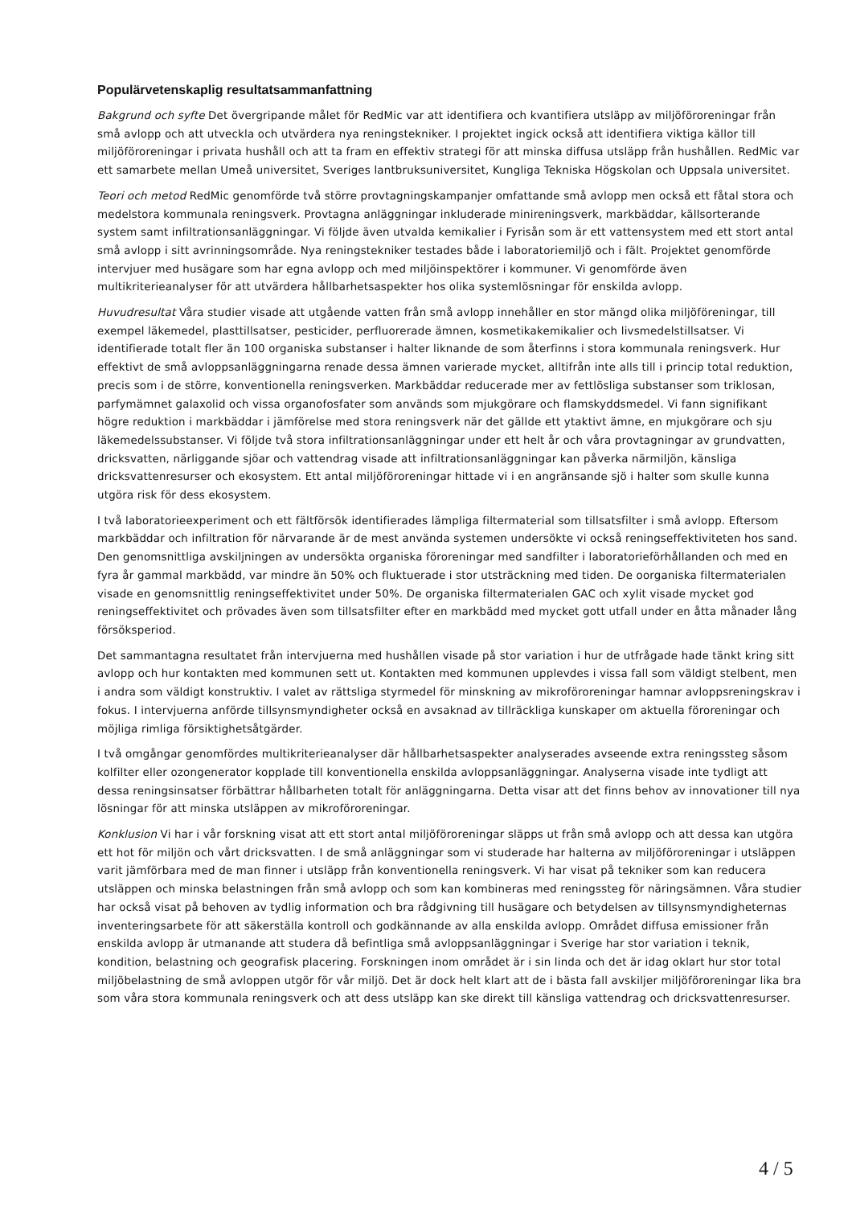Populärvetenskaplig resultatsammanfattning
Bakgrund och syfte Det övergripande målet för RedMic var att identifiera och kvantifiera utsläpp av miljöföroreningar från små avlopp och att utveckla och utvärdera nya reningstekniker. I projektet ingick också att identifiera viktiga källor till miljöföroreningar i privata hushåll och att ta fram en effektiv strategi för att minska diffusa utsläpp från hushållen. RedMic var ett samarbete mellan Umeå universitet, Sveriges lantbruksuniversitet, Kungliga Tekniska Högskolan och Uppsala universitet.
Teori och metod RedMic genomförde två större provtagningskampanjer omfattande små avlopp men också ett fåtal stora och medelstora kommunala reningsverk. Provtagna anläggningar inkluderade minireningsverk, markbäddar, källsorterande system samt infiltrationsanläggningar. Vi följde även utvalda kemikalier i Fyrisån som är ett vattensystem med ett stort antal små avlopp i sitt avrinningsområde. Nya reningstekniker testades både i laboratoriemiljö och i fält. Projektet genomförde intervjuer med husägare som har egna avlopp och med miljöinspektörer i kommuner. Vi genomförde även multikriterieanalyser för att utvärdera hållbarhetsaspekter hos olika systemlösningar för enskilda avlopp.
Huvudresultat Våra studier visade att utgående vatten från små avlopp innehåller en stor mängd olika miljöföreningar, till exempel läkemedel, plasttillsatser, pesticider, perfluorerade ämnen, kosmetikakemikalier och livsmedelstillsatser. Vi identifierade totalt fler än 100 organiska substanser i halter liknande de som återfinns i stora kommunala reningsverk. Hur effektivt de små avloppsanläggningarna renade dessa ämnen varierade mycket, alltifrån inte alls till i princip total reduktion, precis som i de större, konventionella reningsverken. Markbäddar reducerade mer av fettlösliga substanser som triklosan, parfymämnet galaxolid och vissa organofosfater som används som mjukgörare och flamskyddsmedel. Vi fann signifikant högre reduktion i markbäddar i jämförelse med stora reningsverk när det gällde ett ytaktivt ämne, en mjukgörare och sju läkemedelssubstanser. Vi följde två stora infiltrationsanläggningar under ett helt år och våra provtagningar av grundvatten, dricksvatten, närliggande sjöar och vattendrag visade att infiltrationsanläggningar kan påverka närmiljön, känsliga dricksvattenresurser och ekosystem. Ett antal miljöföroreningar hittade vi i en angränsande sjö i halter som skulle kunna utgöra risk för dess ekosystem.
I två laboratorieexperiment och ett fältförsök identifierades lämpliga filtermaterial som tillsatsfilter i små avlopp. Eftersom markbäddar och infiltration för närvarande är de mest använda systemen undersökte vi också reningseffektiviteten hos sand. Den genomsnittliga avskiljningen av undersökta organiska föroreningar med sandfilter i laboratorieförhållanden och med en fyra år gammal markbädd, var mindre än 50% och fluktuerade i stor utsträckning med tiden. De oorganiska filtermaterialen visade en genomsnittlig reningseffektivitet under 50%. De organiska filtermaterialen GAC och xylit visade mycket god reningseffektivitet och prövades även som tillsatsfilter efter en markbädd med mycket gott utfall under en åtta månader lång försöksperiod.
Det sammantagna resultatet från intervjuerna med hushållen visade på stor variation i hur de utfrågade hade tänkt kring sitt avlopp och hur kontakten med kommunen sett ut. Kontakten med kommunen upplevdes i vissa fall som väldigt stelbent, men i andra som väldigt konstruktiv. I valet av rättsliga styrmedel för minskning av mikroföroreningar hamnar avloppsreningskrav i fokus. I intervjuerna anförde tillsynsmyndigheter också en avsaknad av tillräckliga kunskaper om aktuella föroreningar och möjliga rimliga försiktighetsåtgärder.
I två omgångar genomfördes multikriterieanalyser där hållbarhetsaspekter analyserades avseende extra reningssteg såsom kolfilter eller ozongenerator kopplade till konventionella enskilda avloppsanläggningar. Analyserna visade inte tydligt att dessa reningsinsatser förbättrar hållbarheten totalt för anläggningarna. Detta visar att det finns behov av innovationer till nya lösningar för att minska utsläppen av mikroföroreningar.
Konklusion Vi har i vår forskning visat att ett stort antal miljöföroreningar släpps ut från små avlopp och att dessa kan utgöra ett hot för miljön och vårt dricksvatten. I de små anläggningar som vi studerade har halterna av miljöföroreningar i utsläppen varit jämförbara med de man finner i utsläpp från konventionella reningsverk. Vi har visat på tekniker som kan reducera utsläppen och minska belastningen från små avlopp och som kan kombineras med reningssteg för näringsämnen. Våra studier har också visat på behoven av tydlig information och bra rådgivning till husägare och betydelsen av tillsynsmyndigheternas inventeringsarbete för att säkerställa kontroll och godkännande av alla enskilda avlopp. Området diffusa emissioner från enskilda avlopp är utmanande att studera då befintliga små avloppsanläggningar i Sverige har stor variation i teknik, kondition, belastning och geografisk placering. Forskningen inom området är i sin linda och det är idag oklart hur stor total miljöbelastning de små avloppen utgör för vår miljö. Det är dock helt klart att de i bästa fall avskiljer miljöföroreningar lika bra som våra stora kommunala reningsverk och att dess utsläpp kan ske direkt till känsliga vattendrag och dricksvattenresurser.
4 / 5